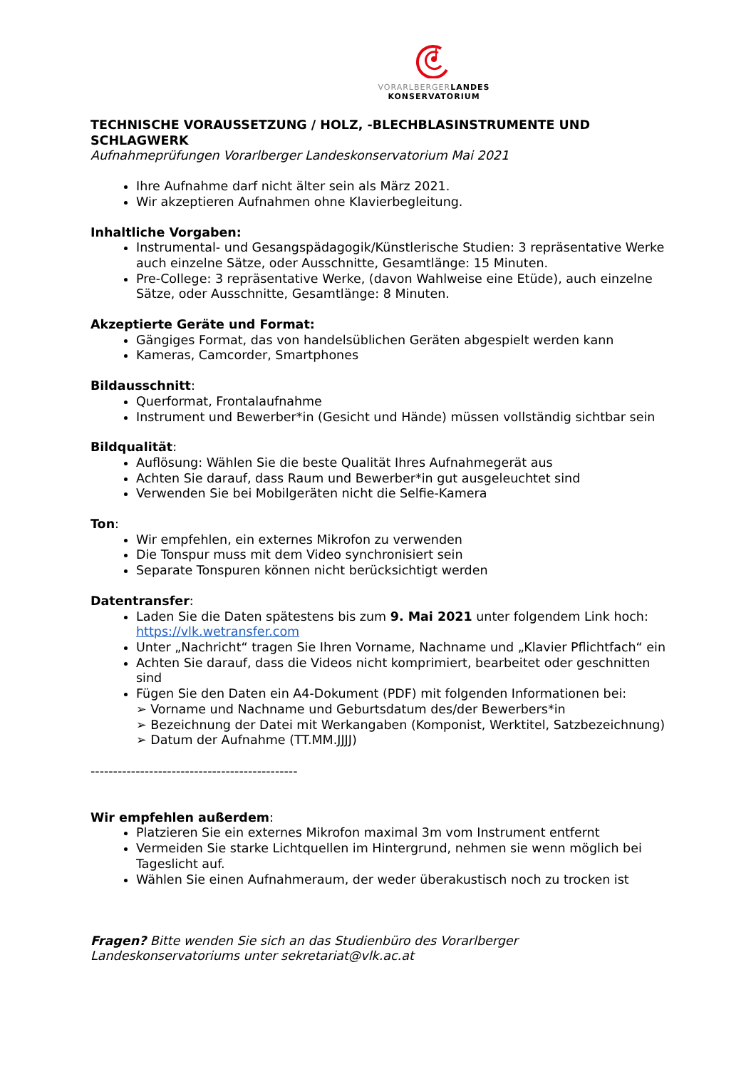VORARLBERGER LANDES
KONSERVATORIUM
TECHNISCHE VORAUSSETZUNG / HOLZ, -BLECHBLASINSTRUMENTE UND SCHLAGWERK
Aufnahmeprüfungen Vorarlberger Landeskonservatorium Mai 2021
Ihre Aufnahme darf nicht älter sein als März 2021.
Wir akzeptieren Aufnahmen ohne Klavierbegleitung.
Inhaltliche Vorgaben:
Instrumental- und Gesangspädagogik/Künstlerische Studien: 3 repräsentative Werke auch einzelne Sätze, oder Ausschnitte, Gesamtlänge: 15 Minuten.
Pre-College: 3 repräsentative Werke, (davon Wahlweise eine Etüde), auch einzelne Sätze, oder Ausschnitte, Gesamtlänge: 8 Minuten.
Akzeptierte Geräte und Format:
Gängiges Format, das von handelsüblichen Geräten abgespielt werden kann
Kameras, Camcorder, Smartphones
Bildausschnitt:
Querformat, Frontalaufnahme
Instrument und Bewerber*in (Gesicht und Hände) müssen vollständig sichtbar sein
Bildqualität:
Auflösung: Wählen Sie die beste Qualität Ihres Aufnahmegerät aus
Achten Sie darauf, dass Raum und Bewerber*in gut ausgeleuchtet sind
Verwenden Sie bei Mobilgeräten nicht die Selfie-Kamera
Ton:
Wir empfehlen, ein externes Mikrofon zu verwenden
Die Tonspur muss mit dem Video synchronisiert sein
Separate Tonspuren können nicht berücksichtigt werden
Datentransfer:
Laden Sie die Daten spätestens bis zum 9. Mai 2021 unter folgendem Link hoch: https://vlk.wetransfer.com
Unter „Nachricht“ tragen Sie Ihren Vorname, Nachname und „Klavier Pflichtfach“ ein
Achten Sie darauf, dass die Videos nicht komprimiert, bearbeitet oder geschnitten sind
Fügen Sie den Daten ein A4-Dokument (PDF) mit folgenden Informationen bei:
➢ Vorname und Nachname und Geburtsdatum des/der Bewerbers*in
➢ Bezeichnung der Datei mit Werkangaben (Komponist, Werktitel, Satzbezeichnung)
➢ Datum der Aufnahme (TT.MM.JJJJ)
----------------------------------------------
Wir empfehlen außerdem:
Platzieren Sie ein externes Mikrofon maximal 3m vom Instrument entfernt
Vermeiden Sie starke Lichtquellen im Hintergrund, nehmen sie wenn möglich bei Tageslicht auf.
Wählen Sie einen Aufnahmeraum, der weder überakustisch noch zu trocken ist
Fragen? Bitte wenden Sie sich an das Studienbüro des Vorarlberger Landeskonservatoriums unter sekretariat@vlk.ac.at